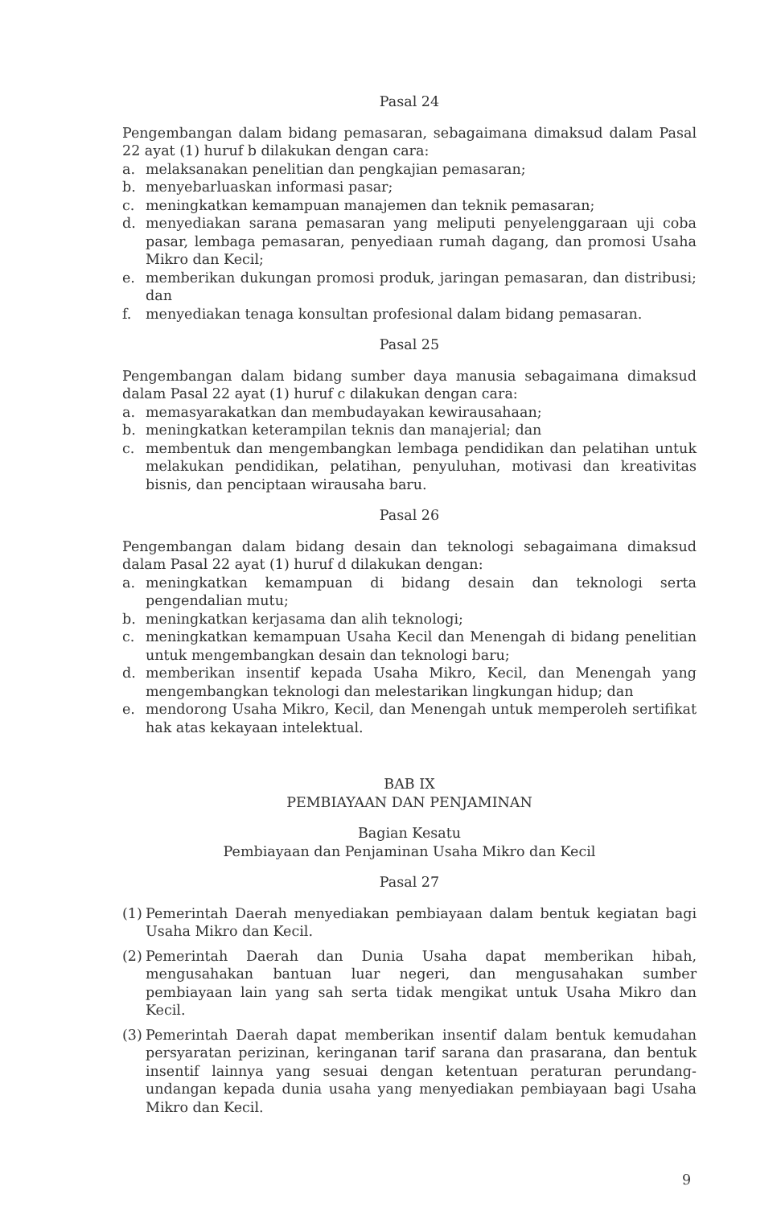Pasal 24
Pengembangan dalam bidang pemasaran, sebagaimana dimaksud dalam Pasal 22 ayat (1) huruf b dilakukan dengan cara:
a. melaksanakan penelitian dan pengkajian pemasaran;
b. menyebarluaskan informasi pasar;
c. meningkatkan kemampuan manajemen dan teknik pemasaran;
d. menyediakan sarana pemasaran yang meliputi penyelenggaraan uji coba pasar, lembaga pemasaran, penyediaan rumah dagang, dan promosi Usaha Mikro dan Kecil;
e. memberikan dukungan promosi produk, jaringan pemasaran, dan distribusi; dan
f. menyediakan tenaga konsultan profesional dalam bidang pemasaran.
Pasal 25
Pengembangan dalam bidang sumber daya manusia sebagaimana dimaksud dalam Pasal 22 ayat (1) huruf c dilakukan dengan cara:
a. memasyarakatkan dan membudayakan kewirausahaan;
b. meningkatkan keterampilan teknis dan manajerial; dan
c. membentuk dan mengembangkan lembaga pendidikan dan pelatihan untuk melakukan pendidikan, pelatihan, penyuluhan, motivasi dan kreativitas bisnis, dan penciptaan wirausaha baru.
Pasal 26
Pengembangan dalam bidang desain dan teknologi sebagaimana dimaksud dalam Pasal 22 ayat (1) huruf d dilakukan dengan:
a. meningkatkan kemampuan di bidang desain dan teknologi serta pengendalian mutu;
b. meningkatkan kerjasama dan alih teknologi;
c. meningkatkan kemampuan Usaha Kecil dan Menengah di bidang penelitian untuk mengembangkan desain dan teknologi baru;
d. memberikan insentif kepada Usaha Mikro, Kecil, dan Menengah yang mengembangkan teknologi dan melestarikan lingkungan hidup; dan
e. mendorong Usaha Mikro, Kecil, dan Menengah untuk memperoleh sertifikat hak atas kekayaan intelektual.
BAB IX
PEMBIAYAAN DAN PENJAMINAN
Bagian Kesatu
Pembiayaan dan Penjaminan Usaha Mikro dan Kecil
Pasal 27
(1) Pemerintah Daerah menyediakan pembiayaan dalam bentuk kegiatan bagi Usaha Mikro dan Kecil.
(2) Pemerintah Daerah dan Dunia Usaha dapat memberikan hibah, mengusahakan bantuan luar negeri, dan mengusahakan sumber pembiayaan lain yang sah serta tidak mengikat untuk Usaha Mikro dan Kecil.
(3) Pemerintah Daerah dapat memberikan insentif dalam bentuk kemudahan persyaratan perizinan, keringanan tarif sarana dan prasarana, dan bentuk insentif lainnya yang sesuai dengan ketentuan peraturan perundang-undangan kepada dunia usaha yang menyediakan pembiayaan bagi Usaha Mikro dan Kecil.
9